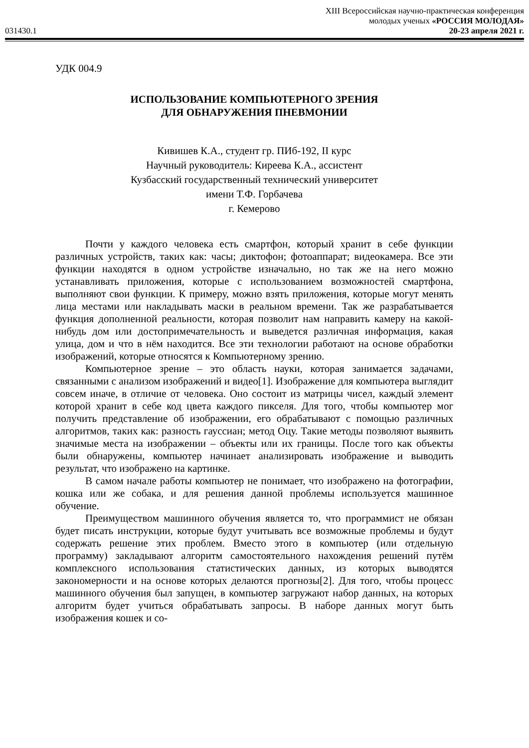XIII Всероссийская научно-практическая конференция
молодых ученых «РОССИЯ МОЛОДАЯ»
031430.1 20-23 апреля 2021 г.
УДК 004.9
ИСПОЛЬЗОВАНИЕ КОМПЬЮТЕРНОГО ЗРЕНИЯ
ДЛЯ ОБНАРУЖЕНИЯ ПНЕВМОНИИ
Кивишев К.А., студент гр. ПИб-192, II курс
Научный руководитель: Киреева К.А., ассистент
Кузбасский государственный технический университет
имени Т.Ф. Горбачева
г. Кемерово
Почти у каждого человека есть смартфон, который хранит в себе функции различных устройств, таких как: часы; диктофон; фотоаппарат; видеокамера. Все эти функции находятся в одном устройстве изначально, но так же на него можно устанавливать приложения, которые с использованием возможностей смартфона, выполняют свои функции. К примеру, можно взять приложения, которые могут менять лица местами или накладывать маски в реальном времени. Так же разрабатывается функция дополненной реальности, которая позволит нам направить камеру на какой-нибудь дом или достопримечательность и выведется различная информация, какая улица, дом и что в нём находится. Все эти технологии работают на основе обработки изображений, которые относятся к Компьютерному зрению.
Компьютерное зрение – это область науки, которая занимается задачами, связанными с анализом изображений и видео[1]. Изображение для компьютера выглядит совсем иначе, в отличие от человека. Оно состоит из матрицы чисел, каждый элемент которой хранит в себе код цвета каждого пикселя. Для того, чтобы компьютер мог получить представление об изображении, его обрабатывают с помощью различных алгоритмов, таких как: разность гауссиан; метод Оцу. Такие методы позволяют выявить значимые места на изображении – объекты или их границы. После того как объекты были обнаружены, компьютер начинает анализировать изображение и выводить результат, что изображено на картинке.
В самом начале работы компьютер не понимает, что изображено на фотографии, кошка или же собака, и для решения данной проблемы используется машинное обучение.
Преимуществом машинного обучения является то, что программист не обязан будет писать инструкции, которые будут учитывать все возможные проблемы и будут содержать решение этих проблем. Вместо этого в компьютер (или отдельную программу) закладывают алгоритм самостоятельного нахождения решений путём комплексного использования статистических данных, из которых выводятся закономерности и на основе которых делаются прогнозы[2]. Для того, чтобы процесс машинного обучения был запущен, в компьютер загружают набор данных, на которых алгоритм будет учиться обрабатывать запросы. В наборе данных могут быть изображения кошек и со-